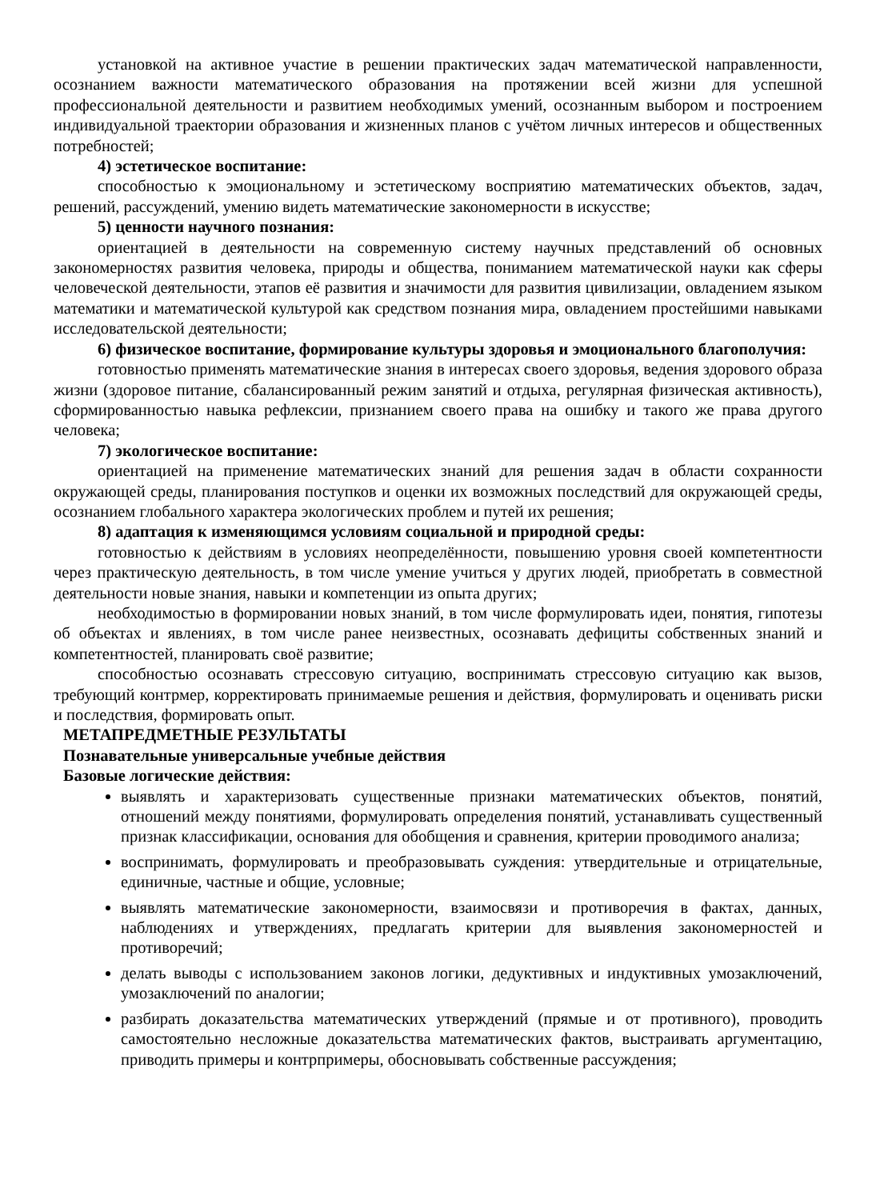установкой на активное участие в решении практических задач математической направленности, осознанием важности математического образования на протяжении всей жизни для успешной профессиональной деятельности и развитием необходимых умений, осознанным выбором и построением индивидуальной траектории образования и жизненных планов с учётом личных интересов и общественных потребностей;
4) эстетическое воспитание:
способностью к эмоциональному и эстетическому восприятию математических объектов, задач, решений, рассуждений, умению видеть математические закономерности в искусстве;
5) ценности научного познания:
ориентацией в деятельности на современную систему научных представлений об основных закономерностях развития человека, природы и общества, пониманием математической науки как сферы человеческой деятельности, этапов её развития и значимости для развития цивилизации, овладением языком математики и математической культурой как средством познания мира, овладением простейшими навыками исследовательской деятельности;
6) физическое воспитание, формирование культуры здоровья и эмоционального благополучия:
готовностью применять математические знания в интересах своего здоровья, ведения здорового образа жизни (здоровое питание, сбалансированный режим занятий и отдыха, регулярная физическая активность), сформированностью навыка рефлексии, признанием своего права на ошибку и такого же права другого человека;
7) экологическое воспитание:
ориентацией на применение математических знаний для решения задач в области сохранности окружающей среды, планирования поступков и оценки их возможных последствий для окружающей среды, осознанием глобального характера экологических проблем и путей их решения;
8) адаптация к изменяющимся условиям социальной и природной среды:
готовностью к действиям в условиях неопределённости, повышению уровня своей компетентности через практическую деятельность, в том числе умение учиться у других людей, приобретать в совместной деятельности новые знания, навыки и компетенции из опыта других;
необходимостью в формировании новых знаний, в том числе формулировать идеи, понятия, гипотезы об объектах и явлениях, в том числе ранее неизвестных, осознавать дефициты собственных знаний и компетентностей, планировать своё развитие;
способностью осознавать стрессовую ситуацию, воспринимать стрессовую ситуацию как вызов, требующий контрмер, корректировать принимаемые решения и действия, формулировать и оценивать риски и последствия, формировать опыт.
МЕТАПРЕДМЕТНЫЕ РЕЗУЛЬТАТЫ
Познавательные универсальные учебные действия
Базовые логические действия:
выявлять и характеризовать существенные признаки математических объектов, понятий, отношений между понятиями, формулировать определения понятий, устанавливать существенный признак классификации, основания для обобщения и сравнения, критерии проводимого анализа;
воспринимать, формулировать и преобразовывать суждения: утвердительные и отрицательные, единичные, частные и общие, условные;
выявлять математические закономерности, взаимосвязи и противоречия в фактах, данных, наблюдениях и утверждениях, предлагать критерии для выявления закономерностей и противоречий;
делать выводы с использованием законов логики, дедуктивных и индуктивных умозаключений, умозаключений по аналогии;
разбирать доказательства математических утверждений (прямые и от противного), проводить самостоятельно несложные доказательства математических фактов, выстраивать аргументацию, приводить примеры и контрпримеры, обосновывать собственные рассуждения;